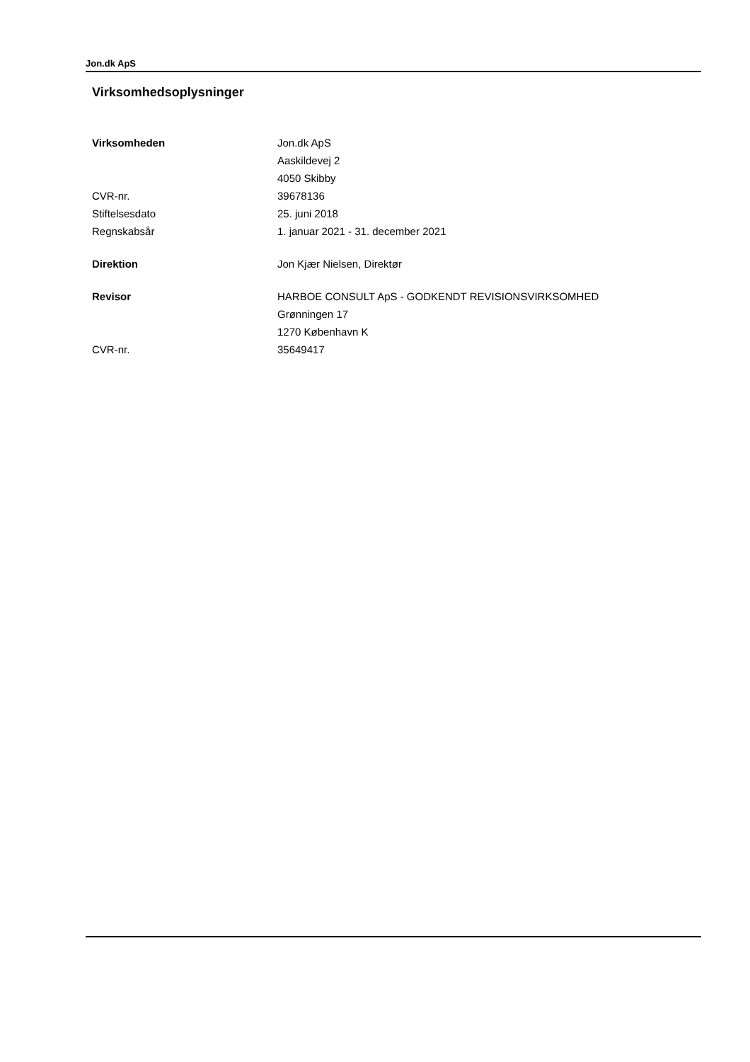Jon.dk ApS
Virksomhedsoplysninger
| Virksomheden | Jon.dk ApS |
| | Aaskildevej 2 |
| | 4050 Skibby |
| CVR-nr. | 39678136 |
| Stiftelsesdato | 25. juni 2018 |
| Regnskabsår | 1. januar 2021 - 31. december 2021 |
| Direktion | Jon Kjær Nielsen, Direktør |
| Revisor | HARBOE CONSULT ApS - GODKENDT REVISIONSVIRKSOMHED |
| | Grønningen 17 |
| | 1270 København K |
| CVR-nr. | 35649417 |